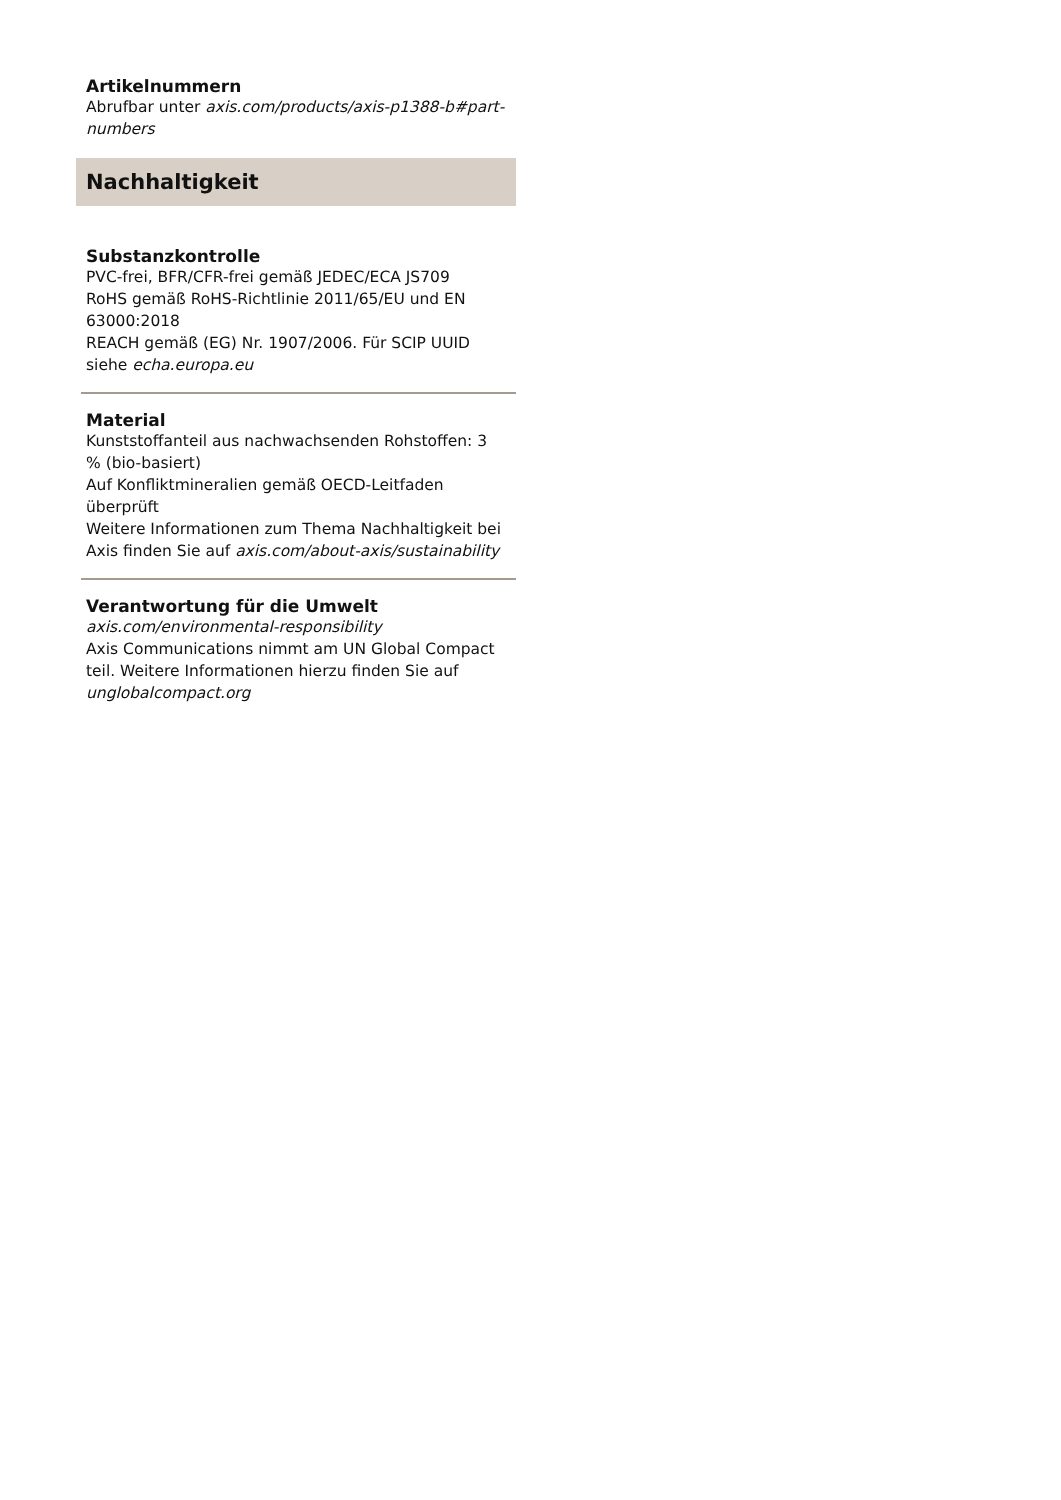Artikelnummern
Abrufbar unter axis.com/products/axis-p1388-b#part-numbers
Nachhaltigkeit
Substanzkontrolle
PVC-frei, BFR/CFR-frei gemäß JEDEC/ECA JS709
RoHS gemäß RoHS-Richtlinie 2011/65/EU und EN 63000:2018
REACH gemäß (EG) Nr. 1907/2006. Für SCIP UUID siehe echa.europa.eu
Material
Kunststoffanteil aus nachwachsenden Rohstoffen: 3 % (bio-basiert)
Auf Konfliktmineralien gemäß OECD-Leitfaden überprüft
Weitere Informationen zum Thema Nachhaltigkeit bei Axis finden Sie auf axis.com/about-axis/sustainability
Verantwortung für die Umwelt
axis.com/environmental-responsibility
Axis Communications nimmt am UN Global Compact teil. Weitere Informationen hierzu finden Sie auf unglobalcompact.org